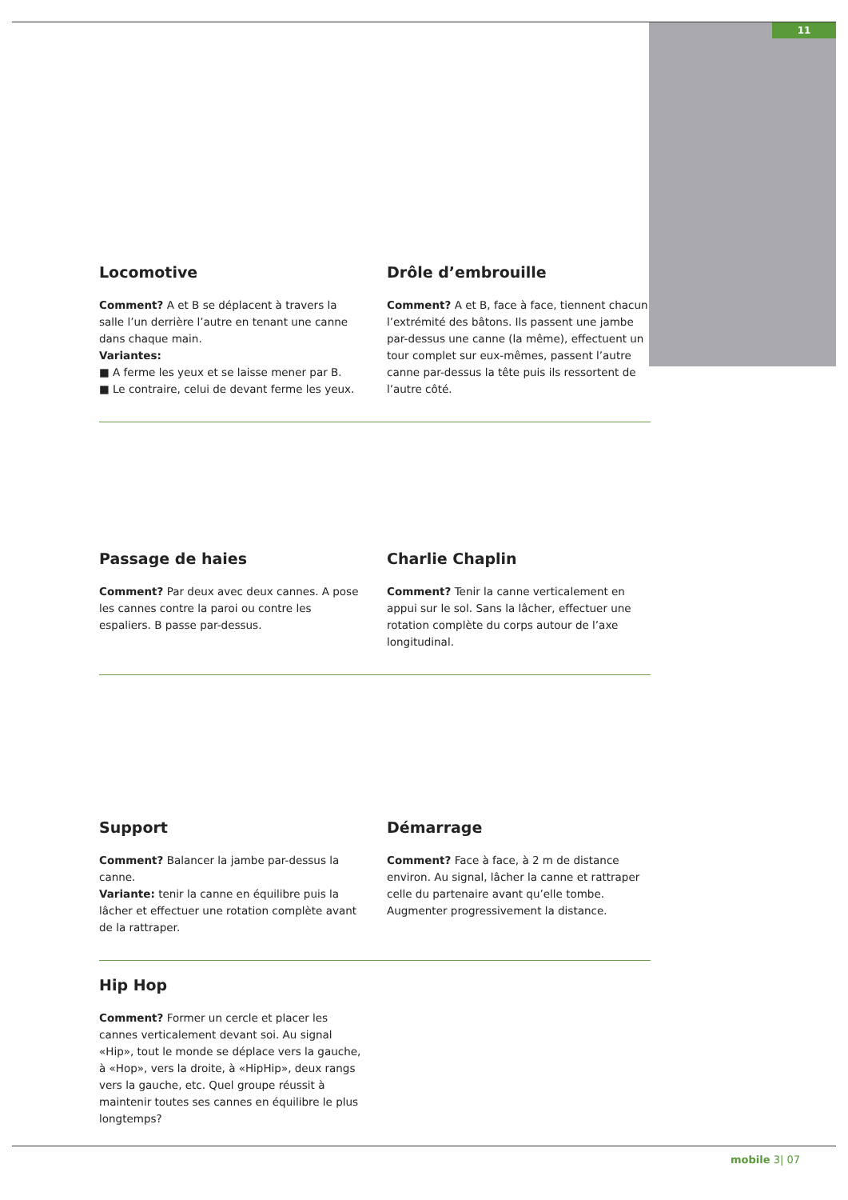11
Locomotive
Comment? A et B se déplacent à travers la salle l’un derrière l’autre en tenant une canne dans chaque main.
Variantes:
■ A ferme les yeux et se laisse mener par B.
■ Le contraire, celui de devant ferme les yeux.
Drôle d’embrouille
Comment? A et B, face à face, tiennent chacun l’extrémité des bâtons. Ils passent une jambe par-dessus une canne (la même), effectuent un tour complet sur eux-mêmes, passent l’autre canne par-dessus la tête puis ils ressortent de l’autre côté.
Passage de haies
Comment? Par deux avec deux cannes. A pose les cannes contre la paroi ou contre les espaliers. B passe par-dessus.
Charlie Chaplin
Comment? Tenir la canne verticalement en appui sur le sol. Sans la lâcher, effectuer une rotation complète du corps autour de l’axe longitudinal.
Support
Comment? Balancer la jambe par-dessus la canne.
Variante: tenir la canne en équilibre puis la lâcher et effectuer une rotation complète avant de la rattraper.
Démarrage
Comment? Face à face, à 2 m de distance environ. Au signal, lâcher la canne et rattraper celle du partenaire avant qu’elle tombe. Augmenter progressivement la distance.
Hip Hop
Comment? Former un cercle et placer les cannes verticalement devant soi. Au signal «Hip», tout le monde se déplace vers la gauche, à «Hop», vers la droite, à «HipHip», deux rangs vers la gauche, etc. Quel groupe réussit à maintenir toutes ses cannes en équilibre le plus longtemps?
mobile 3| 07